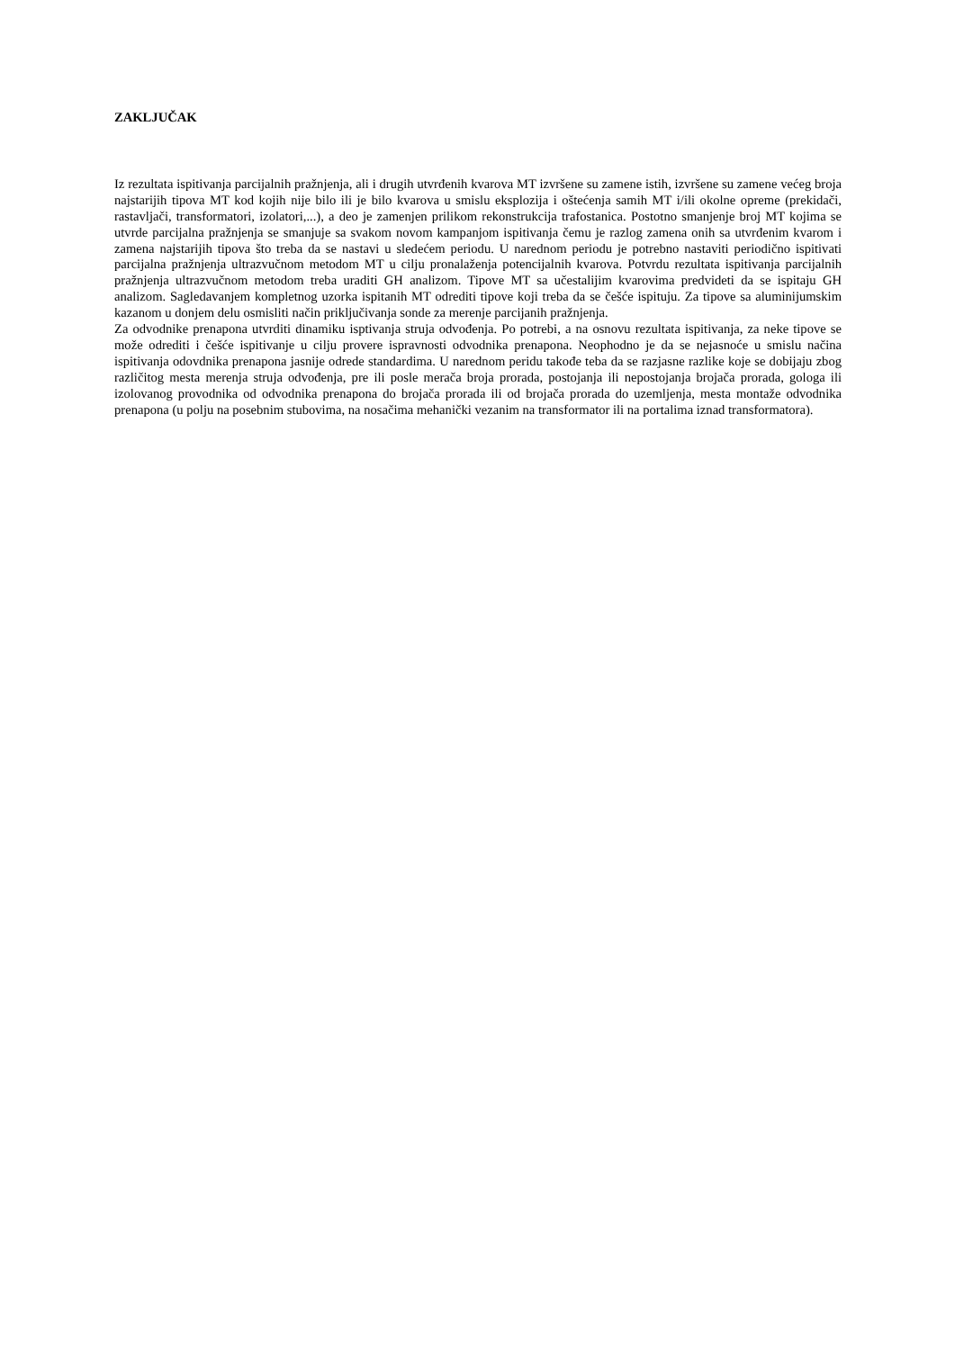ZAKLJUČAK
Iz rezultata ispitivanja parcijalnih pražnjenja, ali i drugih utvrđenih kvarova MT izvršene su zamene istih, izvršene su zamene većeg broja najstarijih tipova MT kod kojih nije bilo ili je bilo kvarova u smislu eksplozija i oštećenja samih MT i/ili okolne opreme (prekidači, rastavljači, transformatori, izolatori,...), a deo je zamenjen prilikom rekonstrukcija trafostanica. Postotno smanjenje broj MT kojima se utvrde parcijalna pražnjenja se smanjuje sa svakom novom kampanjom ispitivanja čemu je razlog zamena onih sa utvrđenim kvarom i zamena najstarijih tipova što treba da se nastavi u sledećem periodu. U narednom periodu je potrebno nastaviti periodično ispitivati parcijalna pražnjenja ultrazvučnom metodom MT u cilju pronalaženja potencijalnih kvarova. Potvrdu rezultata ispitivanja parcijalnih pražnjenja ultrazvučnom metodom treba uraditi GH analizom. Tipove MT sa učestalijim kvarovima predvideti da se ispitaju GH analizom. Sagledavanjem kompletnog uzorka ispitanih MT odrediti tipove koji treba da se češće ispituju. Za tipove sa aluminijumskim kazanom u donjem delu osmisliti način priključivanja sonde za merenje parcijanih pražnjenja.
Za odvodnike prenapona utvrditi dinamiku isptivanja struja odvođenja. Po potrebi, a na osnovu rezultata ispitivanja, za neke tipove se može odrediti i češće ispitivanje u cilju provere ispravnosti odvodnika prenapona. Neophodno je da se nejasnoće u smislu načina ispitivanja odovdnika prenapona jasnije odrede standardima. U narednom peridu takođe teba da se razjasne razlike koje se dobijaju zbog različitog mesta merenja struja odvođenja, pre ili posle merača broja prorada, postojanja ili nepostojanja brojača prorada, gologa ili izolovanog provodnika od odvodnika prenapona do brojača prorada ili od brojača prorada do uzemljenja, mesta montaže odvodnika prenapona (u polju na posebnim stubovima, na nosačima mehanički vezanim na transformator ili na portalima iznad transformatora).